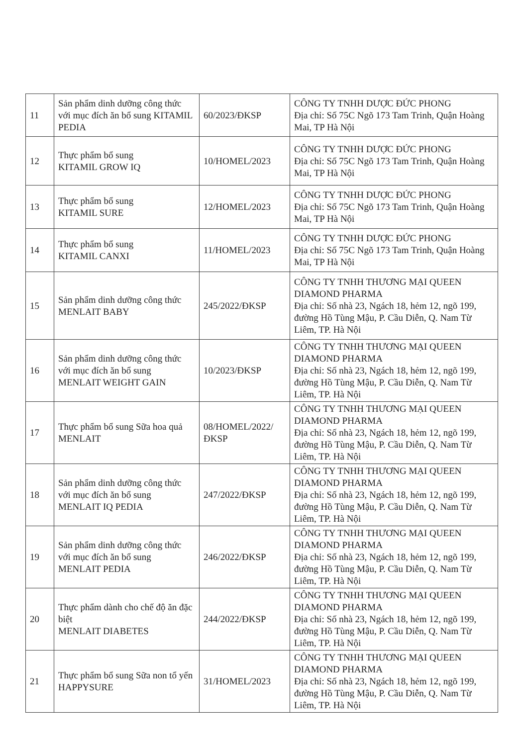| 11 | Sản phẩm dinh dưỡng công thức với mục đích ăn bổ sung KITAMIL PEDIA | 60/2023/ĐKSP | CÔNG TY TNHH DƯỢC ĐỨC PHONG Địa chỉ: Số 75C Ngõ 173 Tam Trinh, Quận Hoàng Mai, TP Hà Nội |
| 12 | Thực phẩm bổ sung KITAMIL GROW IQ | 10/HOMEL/2023 | CÔNG TY TNHH DƯỢC ĐỨC PHONG Địa chỉ: Số 75C Ngõ 173 Tam Trinh, Quận Hoàng Mai, TP Hà Nội |
| 13 | Thực phẩm bổ sung KITAMIL SURE | 12/HOMEL/2023 | CÔNG TY TNHH DƯỢC ĐỨC PHONG Địa chỉ: Số 75C Ngõ 173 Tam Trinh, Quận Hoàng Mai, TP Hà Nội |
| 14 | Thực phẩm bổ sung KITAMIL CANXI | 11/HOMEL/2023 | CÔNG TY TNHH DƯỢC ĐỨC PHONG Địa chỉ: Số 75C Ngõ 173 Tam Trinh, Quận Hoàng Mai, TP Hà Nội |
| 15 | Sản phẩm dinh dưỡng công thức MENLAIT BABY | 245/2022/ĐKSP | CÔNG TY TNHH THƯƠNG MẠI QUEEN DIAMOND PHARMA Địa chỉ: Số nhà 23, Ngách 18, hẻm 12, ngõ 199, đường Hồ Tùng Mậu, P. Cầu Diễn, Q. Nam Từ Liêm, TP. Hà Nội |
| 16 | Sản phẩm dinh dưỡng công thức với mục đích ăn bổ sung MENLAIT WEIGHT GAIN | 10/2023/ĐKSP | CÔNG TY TNHH THƯƠNG MẠI QUEEN DIAMOND PHARMA Địa chỉ: Số nhà 23, Ngách 18, hẻm 12, ngõ 199, đường Hồ Tùng Mậu, P. Cầu Diễn, Q. Nam Từ Liêm, TP. Hà Nội |
| 17 | Thực phẩm bổ sung Sữa hoa quả MENLAIT | 08/HOMEL/2022/ ĐKSP | CÔNG TY TNHH THƯƠNG MẠI QUEEN DIAMOND PHARMA Địa chỉ: Số nhà 23, Ngách 18, hẻm 12, ngõ 199, đường Hồ Tùng Mậu, P. Cầu Diễn, Q. Nam Từ Liêm, TP. Hà Nội |
| 18 | Sản phẩm dinh dưỡng công thức với mục đích ăn bổ sung MENLAIT IQ PEDIA | 247/2022/ĐKSP | CÔNG TY TNHH THƯƠNG MẠI QUEEN DIAMOND PHARMA Địa chỉ: Số nhà 23, Ngách 18, hẻm 12, ngõ 199, đường Hồ Tùng Mậu, P. Cầu Diễn, Q. Nam Từ Liêm, TP. Hà Nội |
| 19 | Sản phẩm dinh dưỡng công thức với mục đích ăn bổ sung MENLAIT PEDIA | 246/2022/ĐKSP | CÔNG TY TNHH THƯƠNG MẠI QUEEN DIAMOND PHARMA Địa chỉ: Số nhà 23, Ngách 18, hẻm 12, ngõ 199, đường Hồ Tùng Mậu, P. Cầu Diễn, Q. Nam Từ Liêm, TP. Hà Nội |
| 20 | Thực phẩm dành cho chế độ ăn đặc biệt MENLAIT DIABETES | 244/2022/ĐKSP | CÔNG TY TNHH THƯƠNG MẠI QUEEN DIAMOND PHARMA Địa chỉ: Số nhà 23, Ngách 18, hẻm 12, ngõ 199, đường Hồ Tùng Mậu, P. Cầu Diễn, Q. Nam Từ Liêm, TP. Hà Nội |
| 21 | Thực phẩm bổ sung Sữa non tổ yến HAPPYSURE | 31/HOMEL/2023 | CÔNG TY TNHH THƯƠNG MẠI QUEEN DIAMOND PHARMA Địa chỉ: Số nhà 23, Ngách 18, hẻm 12, ngõ 199, đường Hồ Tùng Mậu, P. Cầu Diễn, Q. Nam Từ Liêm, TP. Hà Nội |